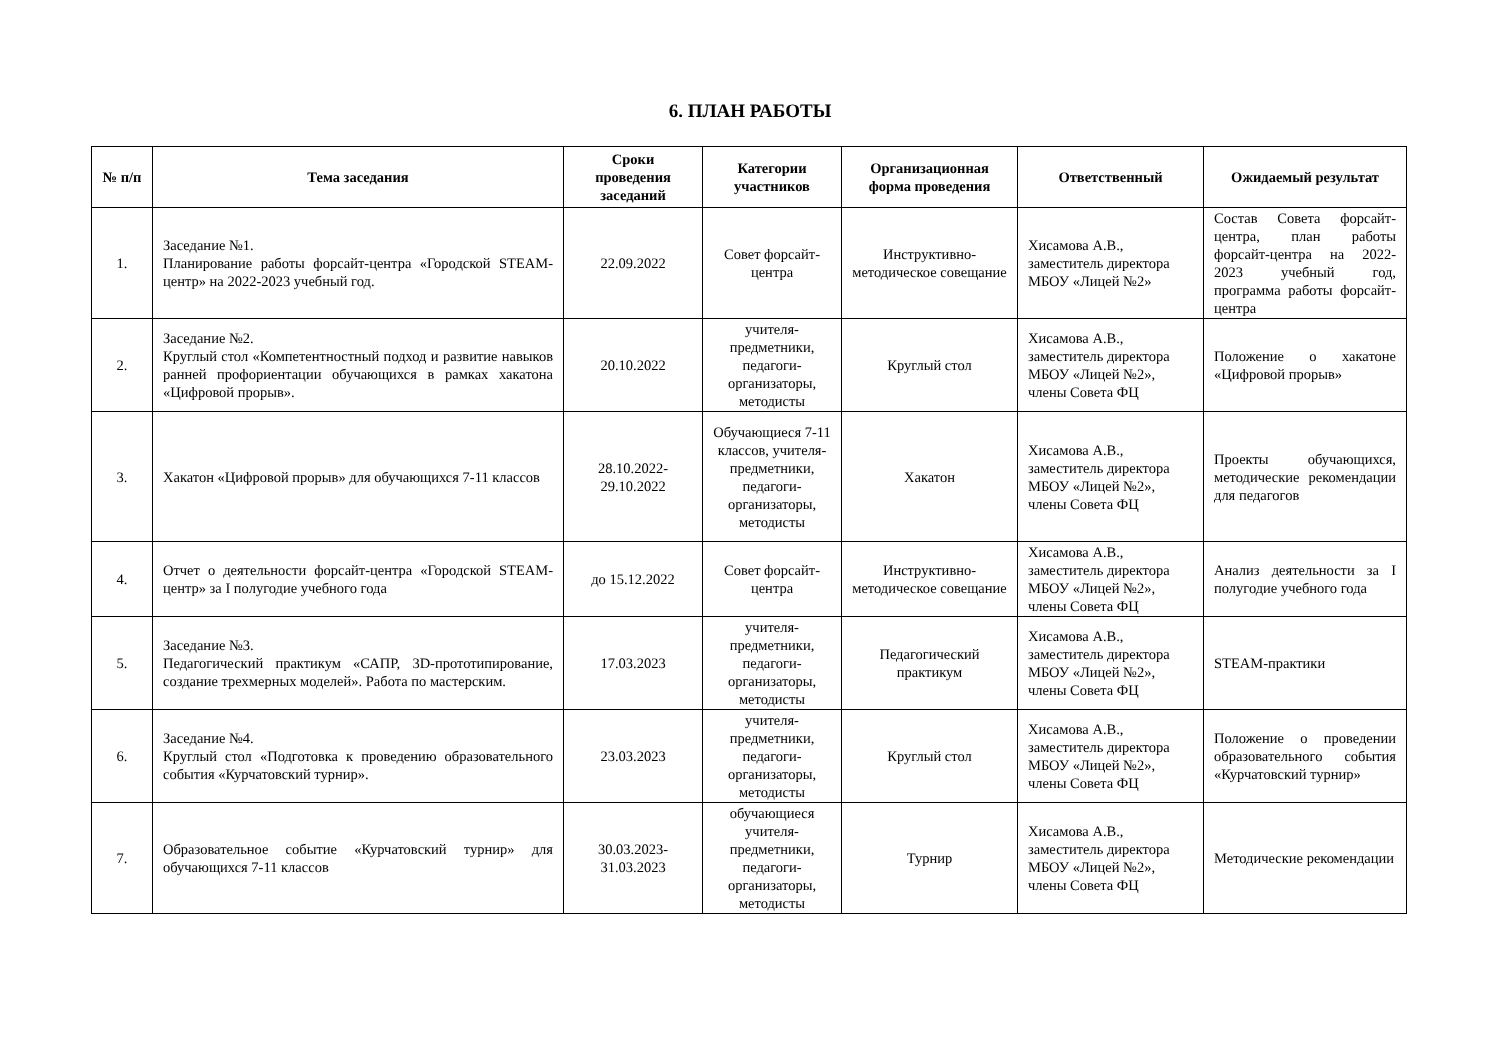6. ПЛАН РАБОТЫ
| № п/п | Тема заседания | Сроки проведения заседаний | Категории участников | Организационная форма проведения | Ответственный | Ожидаемый результат |
| --- | --- | --- | --- | --- | --- | --- |
| 1. | Заседание №1. Планирование работы форсайт-центра «Городской STEAM-центр» на 2022-2023 учебный год. | 22.09.2022 | Совет форсайт-центра | Инструктивно-методическое совещание | Хисамова А.В., заместитель директора МБОУ «Лицей №2» | Состав Совета форсайт-центра, план работы форсайт-центра на 2022-2023 учебный год, программа работы форсайт-центра |
| 2. | Заседание №2. Круглый стол «Компетентностный подход и развитие навыков ранней профориентации обучающихся в рамках хакатона «Цифровой прорыв». | 20.10.2022 | учителя-предметники, педагоги-организаторы, методисты | Круглый стол | Хисамова А.В., заместитель директора МБОУ «Лицей №2», члены Совета ФЦ | Положение о хакатоне «Цифровой прорыв» |
| 3. | Хакатон «Цифровой прорыв» для обучающихся 7-11 классов | 28.10.2022-29.10.2022 | Обучающиеся 7-11 классов, учителя-предметники, педагоги-организаторы, методисты | Хакатон | Хисамова А.В., заместитель директора МБОУ «Лицей №2», члены Совета ФЦ | Проекты обучающихся, методические рекомендации для педагогов |
| 4. | Отчет о деятельности форсайт-центра «Городской STEAM-центр» за I полугодие учебного года | до 15.12.2022 | Совет форсайт-центра | Инструктивно-методическое совещание | Хисамова А.В., заместитель директора МБОУ «Лицей №2», члены Совета ФЦ | Анализ деятельности за I полугодие учебного года |
| 5. | Заседание №3. Педагогический практикум «САПР, 3D-прототипирование, создание трехмерных моделей». Работа по мастерским. | 17.03.2023 | учителя-предметники, педагоги-организаторы, методисты | Педагогический практикум | Хисамова А.В., заместитель директора МБОУ «Лицей №2», члены Совета ФЦ | STEAM-практики |
| 6. | Заседание №4. Круглый стол «Подготовка к проведению образовательного события «Курчатовский турнир». | 23.03.2023 | учителя-предметники, педагоги-организаторы, методисты | Круглый стол | Хисамова А.В., заместитель директора МБОУ «Лицей №2», члены Совета ФЦ | Положение о проведении образовательного события «Курчатовский турнир» |
| 7. | Образовательное событие «Курчатовский турнир» для обучающихся 7-11 классов | 30.03.2023-31.03.2023 | обучающиеся учителя-предметники, педагоги-организаторы, методисты | Турнир | Хисамова А.В., заместитель директора МБОУ «Лицей №2», члены Совета ФЦ | Методические рекомендации |